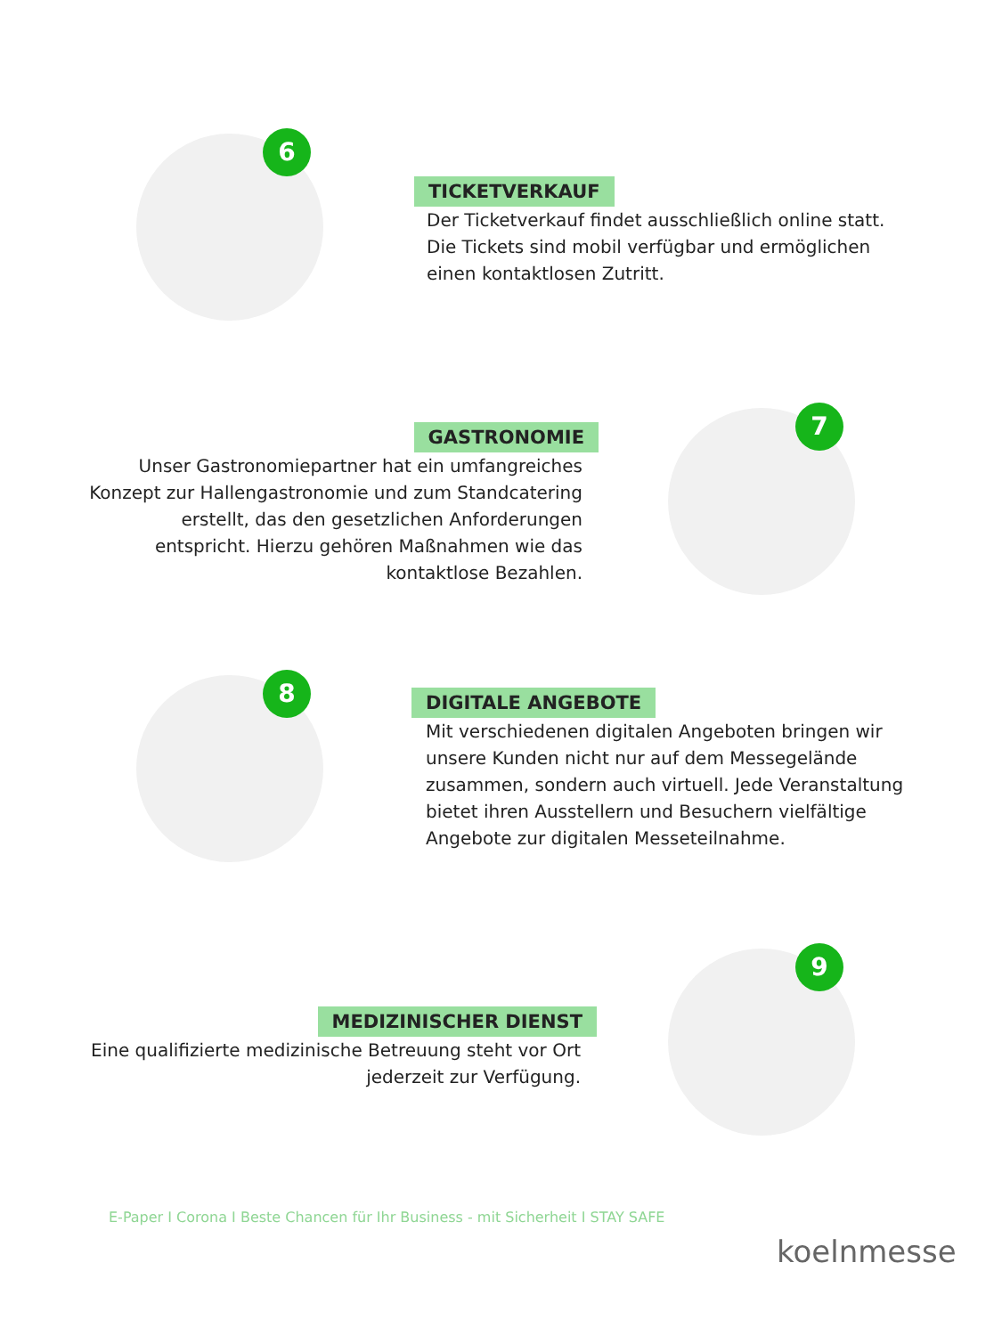6
TICKETVERKAUF
Der Ticketverkauf findet ausschließlich online statt.
Die Tickets sind mobil verfügbar und ermöglichen
einen kontaktlosen Zutritt.
7
GASTRONOMIE
Unser Gastronomiepartner hat ein umfangreiches Konzept zur Hallengastronomie und zum Standcatering erstellt, das den gesetzlichen Anforderungen entspricht. Hierzu gehören Maßnahmen wie das kontaktlose Bezahlen.
8
DIGITALE ANGEBOTE
Mit verschiedenen digitalen Angeboten bringen wir unsere Kunden nicht nur auf dem Messegelände zusammen, sondern auch virtuell. Jede Veranstaltung bietet ihren Ausstellern und Besuchern vielfältige Angebote zur digitalen Messeteilnahme.
9
MEDIZINISCHER DIENST
Eine qualifizierte medizinische Betreuung steht vor Ort jederzeit zur Verfügung.
E-Paper I Corona I Beste Chancen für Ihr Business - mit Sicherheit I STAY SAFE
koelnmesse